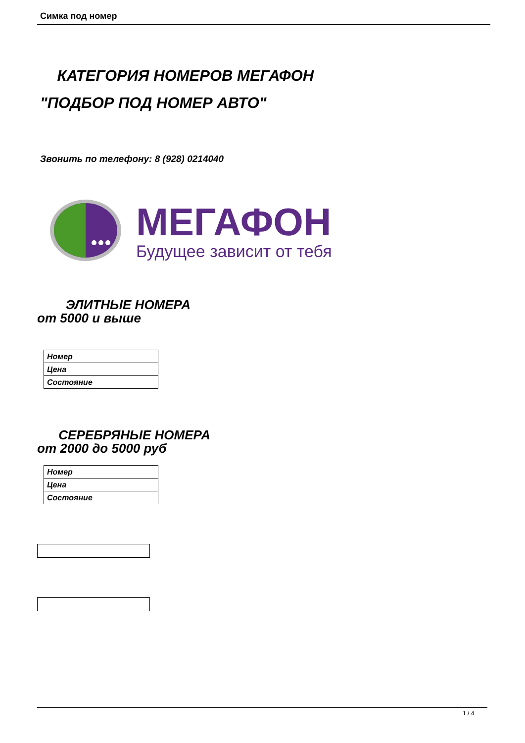Симка под номер
КАТЕГОРИЯ НОМЕРОВ МЕГАФОН
"ПОДБОР ПОД НОМЕР АВТО"
Звонить по телефону: 8 (928) 0214040
МЕГАФОН
Будущее зависит от тебя
ЭЛИТНЫЕ НОМЕРА
от 5000 и выше
| Номер |
| Цена |
| Состояние |
СЕРЕБРЯНЫЕ НОМЕРА
от 2000 до 5000 руб
| Номер |
| Цена |
| Состояние |
1 / 4